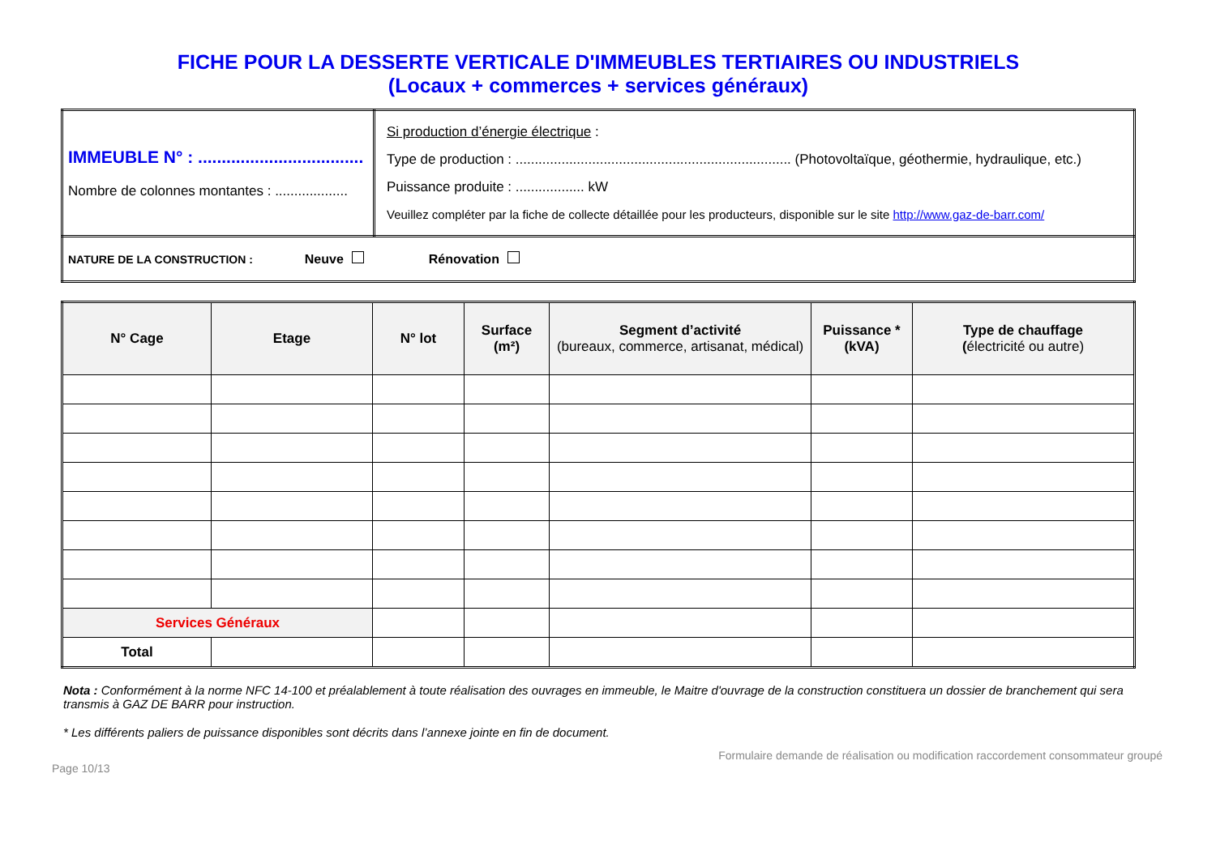FICHE POUR LA DESSERTE VERTICALE D'IMMEUBLES TERTIAIRES OU INDUSTRIELS
(Locaux + commerces + services généraux)
| IMMEUBLE N° : ................................... Nombre de colonnes montantes : ................... | Si production d’énergie électrique : Type de production : ........................................................................ (Photovoltaïque, géothermie, hydraulique, etc.) Puissance produite : .................. kW Veuillez compléter par la fiche de collecte détaillée pour les producteurs, disponible sur le site http://www.gaz-de-barr.com/ |
| NATURE DE LA CONSTRUCTION : Neuve Rénovation | |
| N° Cage | Etage | N° lot | Surface (m²) | Segment d’activité (bureaux, commerce, artisanat, médical) | Puissance * (kVA) | Type de chauffage ( électricité ou autre) |
| --- | --- | --- | --- | --- | --- | --- |
| Services Généraux | | | | | | |
| Total | | | | | | |
Nota : Conformément à la norme NFC 14-100 et préalablement à toute réalisation des ouvrages en immeuble, le Maitre d'ouvrage de la construction constituera un dossier de branchement qui sera transmis à GAZ DE BARR pour instruction.
* Les différents paliers de puissance disponibles sont décrits dans l’annexe jointe en fin de document.
Page 10/13 Formulaire demande de réalisation ou modification raccordement consommateur groupé